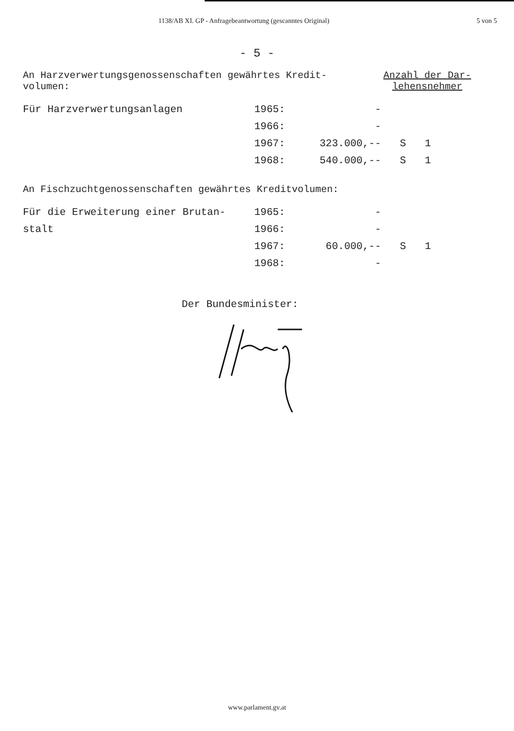1138/AB XI. GP - Anfragebeantwortung (gescanntes Original) 5 von 5
- 5 -
An Harzverwertungsgenossenschaften gewährtes Kredit-
volumen:
Anzahl der Dar-
lehensnehmer
| Für Harzverwertungsanlagen | 1965: | - | | |
| | 1966: | - | | |
| | 1967: | 323.000,-- | S | 1 |
| | 1968: | 540.000,-- | S | 1 |
An Fischzuchtgenossenschaften gewährtes Kreditvolumen:
| Für die Erweiterung einer Brutan- | 1965: | - | | |
| stalt | 1966: | - | | |
| | 1967: | 60.000,-- | S | 1 |
| | 1968: | - | | |
Der Bundesminister:
www.parlament.gv.at